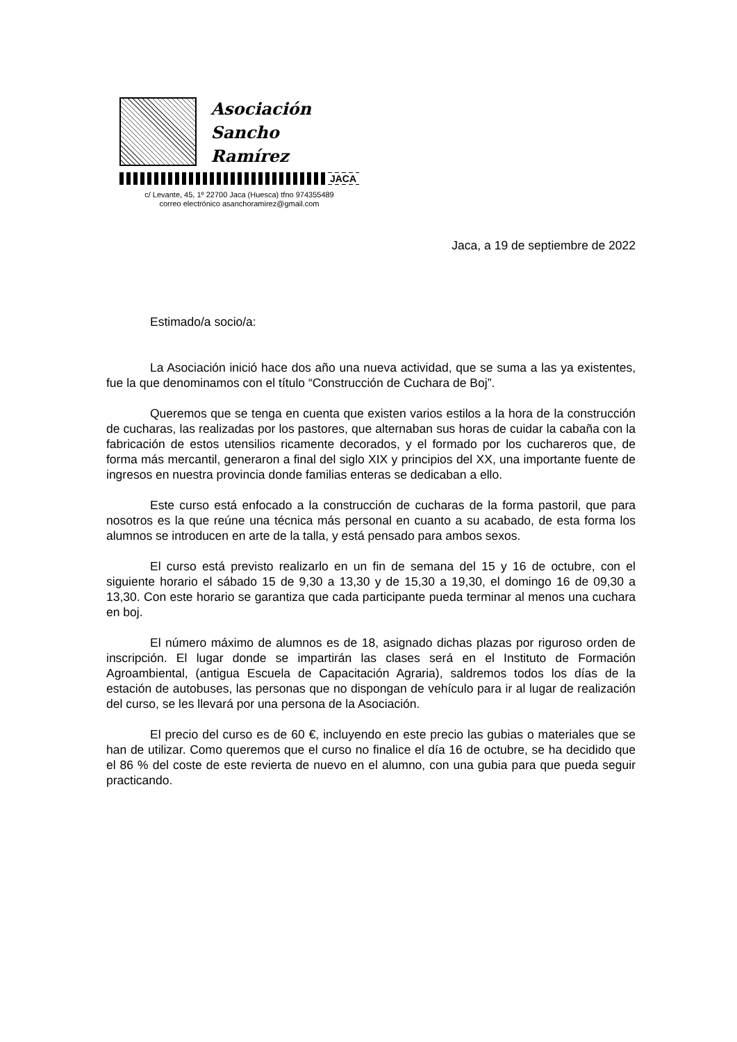Asociación
Sancho Ramírez
JACA
c/ Levante, 45, 1º 22700 Jaca (Huesca) tfno 974355489
correo electrónico asanchoramirez@gmail.com
Jaca, a 19 de septiembre de 2022
Estimado/a socio/a:
La Asociación inició hace dos año una nueva actividad, que se suma a las ya existentes, fue la que denominamos con el título “Construcción de Cuchara de Boj”.
Queremos que se tenga en cuenta que existen varios estilos a la hora de la construcción de cucharas, las realizadas por los pastores, que alternaban sus horas de cuidar la cabaña con la fabricación de estos utensilios ricamente decorados, y el formado por los cuchareros que, de forma más mercantil, generaron a final del siglo XIX y principios del XX, una importante fuente de ingresos en nuestra provincia donde familias enteras se dedicaban a ello.
Este curso está enfocado a la construcción de cucharas de la forma pastoril, que para nosotros es la que reúne una técnica más personal en cuanto a su acabado, de esta forma los alumnos se introducen en arte de la talla, y está pensado para ambos sexos.
El curso está previsto realizarlo en un fin de semana del 15 y 16 de octubre, con el siguiente horario el sábado 15 de 9,30 a 13,30 y de 15,30 a 19,30, el domingo 16 de 09,30 a 13,30. Con este horario se garantiza que cada participante pueda terminar al menos una cuchara en boj.
El número máximo de alumnos es de 18, asignado dichas plazas por riguroso orden de inscripción. El lugar donde se impartirán las clases será en el Instituto de Formación Agroambiental, (antigua Escuela de Capacitación Agraria), saldremos todos los días de la estación de autobuses, las personas que no dispongan de vehículo para ir al lugar de realización del curso, se les llevará por una persona de la Asociación.
El precio del curso es de 60 €, incluyendo en este precio las gubias o materiales que se han de utilizar. Como queremos que el curso no finalice el día 16 de octubre, se ha decidido que el 86 % del coste de este revierta de nuevo en el alumno, con una gubia para que pueda seguir practicando.